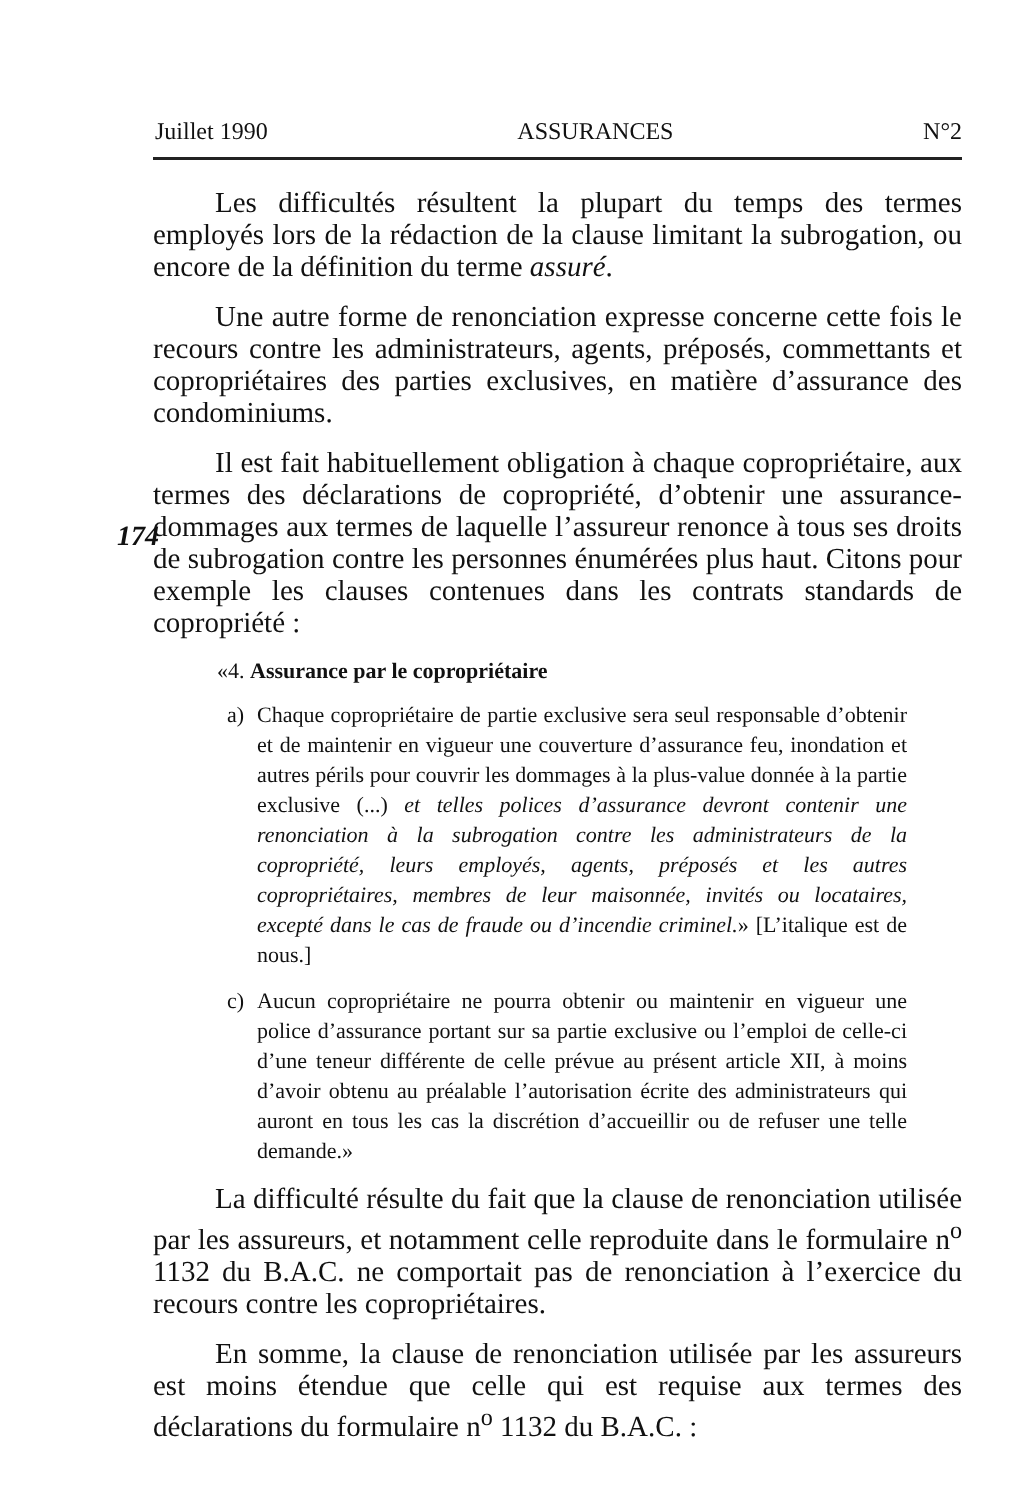Juillet 1990 ASSURANCES N°2
Les difficultés résultent la plupart du temps des termes employés lors de la rédaction de la clause limitant la subrogation, ou encore de la définition du terme assuré.
Une autre forme de renonciation expresse concerne cette fois le recours contre les administrateurs, agents, préposés, commettants et copropriétaires des parties exclusives, en matière d’assurance des condominiums.
Il est fait habituellement obligation à chaque copropriétaire, aux termes des déclarations de copropriété, d’obtenir une assurance-
174
dommages aux termes de laquelle l’assureur renonce à tous ses droits de subrogation contre les personnes énumérées plus haut. Citons pour exemple les clauses contenues dans les contrats standards de copropriété :
«4. Assurance par le copropriétaire
a) Chaque copropriétaire de partie exclusive sera seul responsable d’obtenir et de maintenir en vigueur une couverture d’assurance feu, inondation et autres périls pour couvrir les dommages à la plus-value donnée à la partie exclusive (...) et telles polices d’assurance devront contenir une renonciation à la subrogation contre les administrateurs de la copropriété, leurs employés, agents, préposés et les autres copropriétaires, membres de leur maisonnée, invités ou locataires, excepté dans le cas de fraude ou d’incendie criminel.» [L’italique est de nous.]
c) Aucun copropriétaire ne pourra obtenir ou maintenir en vigueur une police d’assurance portant sur sa partie exclusive ou l’emploi de celle-ci d’une teneur différente de celle prévue au présent article XII, à moins d’avoir obtenu au préalable l’autorisation écrite des administrateurs qui auront en tous les cas la discrétion d’accueillir ou de refuser une telle demande.»
La difficulté résulte du fait que la clause de renonciation utilisée par les assureurs, et notamment celle reproduite dans le formulaire n<sup>o</sup> 1132 du B.A.C. ne comportait pas de renonciation à l’exercice du recours contre les copropriétaires.
En somme, la clause de renonciation utilisée par les assureurs est moins étendue que celle qui est requise aux termes des déclarations du formulaire n<sup>o</sup> 1132 du B.A.C. :